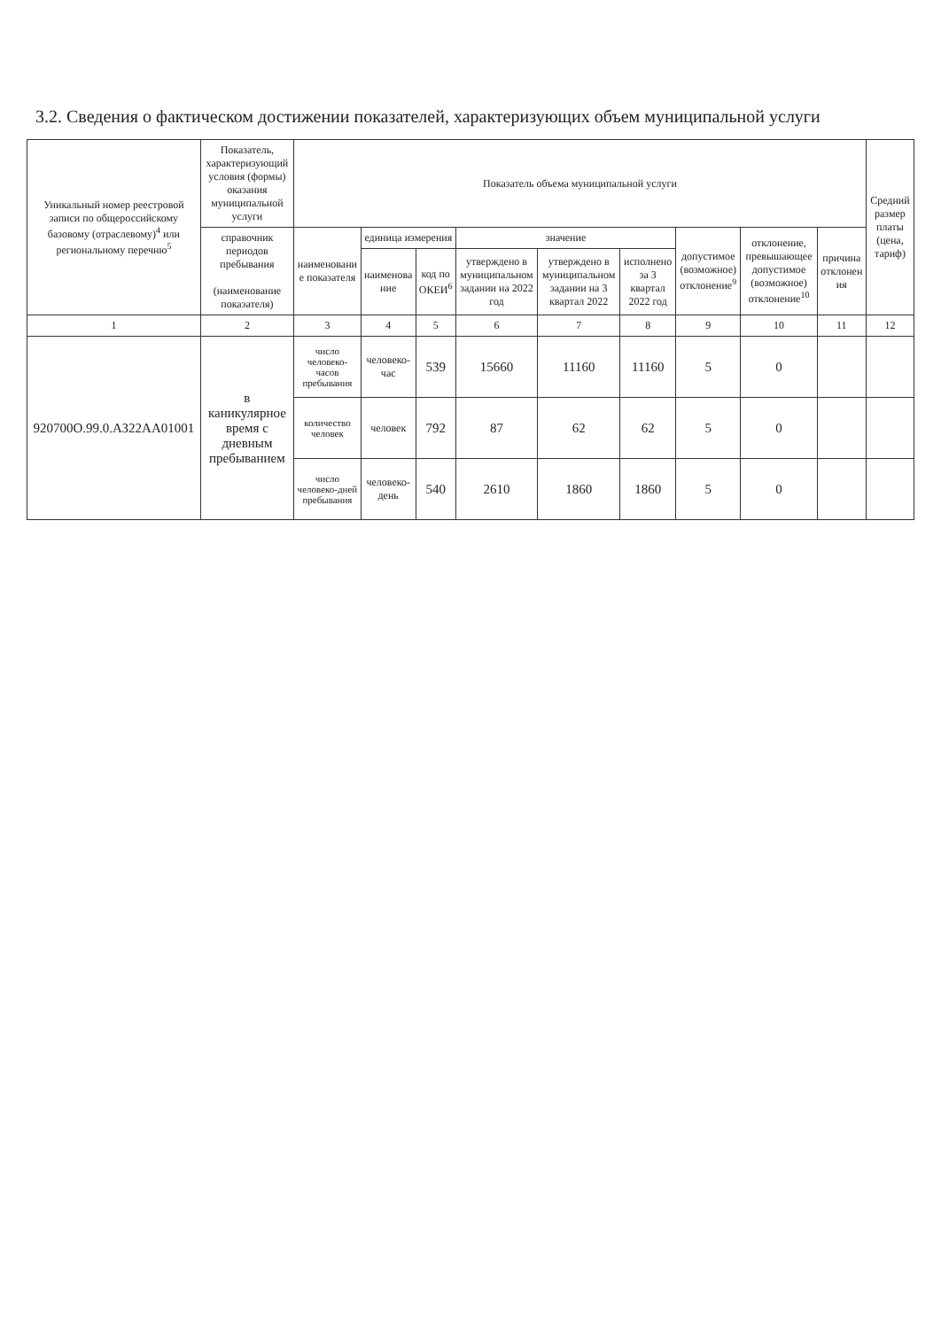3.2. Сведения о фактическом достижении показателей, характеризующих объем муниципальной услуги
| Уникальный номер реестровой записи по общероссийскому базовому (отраслевому)<sup>4</sup> или региональному перечню<sup>5</sup> | Показатель, характеризующий условия (формы) оказания муниципальной услуги | Показатель объема муниципальной услуги | | | | | | | | | Средний размер платы (цена, тариф) |
| --- | --- | --- | --- | --- | --- | --- | --- | --- | --- | --- | --- |
| | справочник периодов пребывания (наименование показателя) | наименовани е показателя | единица измерения | | значение | | | допустимое (возможное) отклонение<sup>9</sup> | отклонение, превышающее допустимое (возможное) отклонение<sup>10</sup> | причина отклонен ия | |
| | | | наименова ние | код по ОКЕИ<sup>6</sup> | утверждено в муниципальном задании на 2022 год | утверждено в муниципальном задании на 3 квартал 2022 | исполнено за 3 квартал 2022 год | | | | |
| 1 | 2 | 3 | 4 | 5 | 6 | 7 | 8 | 9 | 10 | 11 | 12 |
| 920700О.99.0.АЗ22АА01001 | в каникулярное время с дневным пребыванием | число человеко-часов пребывания | человеко-час | 539 | 15660 | 11160 | 11160 | 5 | 0 | | |
| | | количество человек | человек | 792 | 87 | 62 | 62 | 5 | 0 | | |
| | | число человеко-дней пребывания | человеко-день | 540 | 2610 | 1860 | 1860 | 5 | 0 | | |